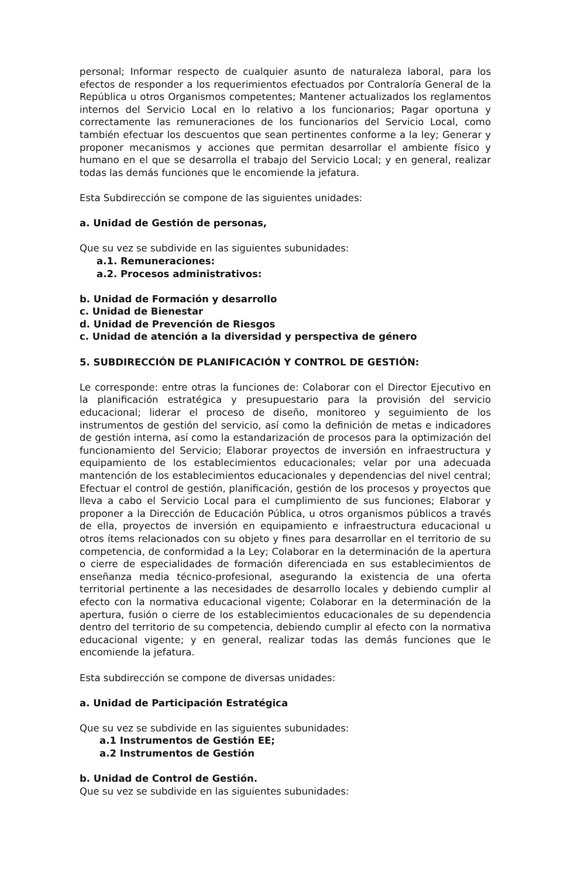personal; Informar respecto de cualquier asunto de naturaleza laboral, para los efectos de responder a los requerimientos efectuados por Contraloría General de la República u otros Organismos competentes; Mantener actualizados los reglamentos internos del Servicio Local en lo relativo a los funcionarios; Pagar oportuna y correctamente las remuneraciones de los funcionarios del Servicio Local, como también efectuar los descuentos que sean pertinentes conforme a la ley; Generar y proponer mecanismos y acciones que permitan desarrollar el ambiente físico y humano en el que se desarrolla el trabajo del Servicio Local; y en general, realizar todas las demás funciones que le encomiende la jefatura.
Esta Subdirección se compone de las siguientes unidades:
a. Unidad de Gestión de personas,
Que su vez se subdivide en las siguientes subunidades:
a.1. Remuneraciones:
a.2. Procesos administrativos:
b. Unidad de Formación y desarrollo
c. Unidad de Bienestar
d. Unidad de Prevención de Riesgos
c. Unidad de atención a la diversidad y perspectiva de género
5. SUBDIRECCIÓN DE PLANIFICACIÓN Y CONTROL DE GESTIÓN:
Le corresponde: entre otras la funciones de: Colaborar con el Director Ejecutivo en la planificación estratégica y presupuestario para la provisión del servicio educacional; liderar el proceso de diseño, monitoreo y seguimiento de los instrumentos de gestión del servicio, así como la definición de metas e indicadores de gestión interna, así como la estandarización de procesos para la optimización del funcionamiento del Servicio; Elaborar proyectos de inversión en infraestructura y equipamiento de los establecimientos educacionales; velar por una adecuada mantención de los establecimientos educacionales y dependencias del nivel central; Efectuar el control de gestión, planificación, gestión de los procesos y proyectos que lleva a cabo el Servicio Local para el cumplimiento de sus funciones; Elaborar y proponer a la Dirección de Educación Pública, u otros organismos públicos a través de ella, proyectos de inversión en equipamiento e infraestructura educacional u otros ítems relacionados con su objeto y fines para desarrollar en el territorio de su competencia, de conformidad a la Ley; Colaborar en la determinación de la apertura o cierre de especialidades de formación diferenciada en sus establecimientos de enseñanza media técnico-profesional, asegurando la existencia de una oferta territorial pertinente a las necesidades de desarrollo locales y debiendo cumplir al efecto con la normativa educacional vigente; Colaborar en la determinación de la apertura, fusión o cierre de los establecimientos educacionales de su dependencia dentro del territorio de su competencia, debiendo cumplir al efecto con la normativa educacional vigente; y en general, realizar todas las demás funciones que le encomiende la jefatura.
Esta subdirección se compone de diversas unidades:
a. Unidad de Participación Estratégica
Que su vez se subdivide en las siguientes subunidades:
a.1 Instrumentos de Gestión EE;
a.2 Instrumentos de Gestión
b. Unidad de Control de Gestión.
Que su vez se subdivide en las siguientes subunidades: